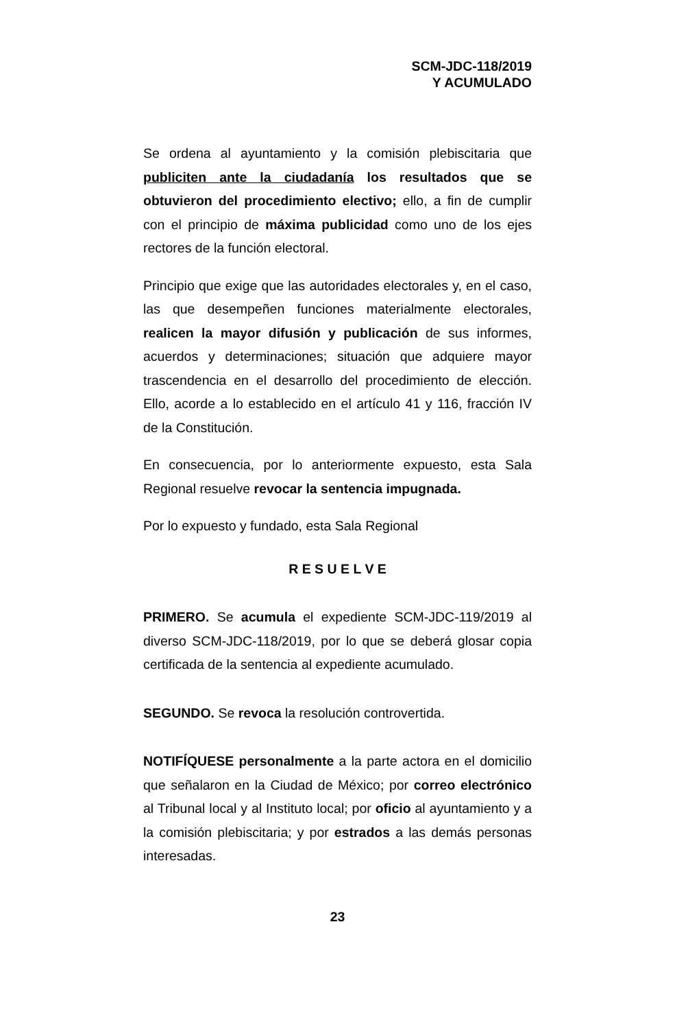SCM-JDC-118/2019
Y ACUMULADO
Se ordena al ayuntamiento y la comisión plebiscitaria que publiciten ante la ciudadanía los resultados que se obtuvieron del procedimiento electivo; ello, a fin de cumplir con el principio de máxima publicidad como uno de los ejes rectores de la función electoral.
Principio que exige que las autoridades electorales y, en el caso, las que desempeñen funciones materialmente electorales, realicen la mayor difusión y publicación de sus informes, acuerdos y determinaciones; situación que adquiere mayor trascendencia en el desarrollo del procedimiento de elección. Ello, acorde a lo establecido en el artículo 41 y 116, fracción IV de la Constitución.
En consecuencia, por lo anteriormente expuesto, esta Sala Regional resuelve revocar la sentencia impugnada.
Por lo expuesto y fundado, esta Sala Regional
R E S U E L V E
PRIMERO. Se acumula el expediente SCM-JDC-119/2019 al diverso SCM-JDC-118/2019, por lo que se deberá glosar copia certificada de la sentencia al expediente acumulado.
SEGUNDO. Se revoca la resolución controvertida.
NOTIFÍQUESE personalmente a la parte actora en el domicilio que señalaron en la Ciudad de México; por correo electrónico al Tribunal local y al Instituto local; por oficio al ayuntamiento y a la comisión plebiscitaria; y por estrados a las demás personas interesadas.
23